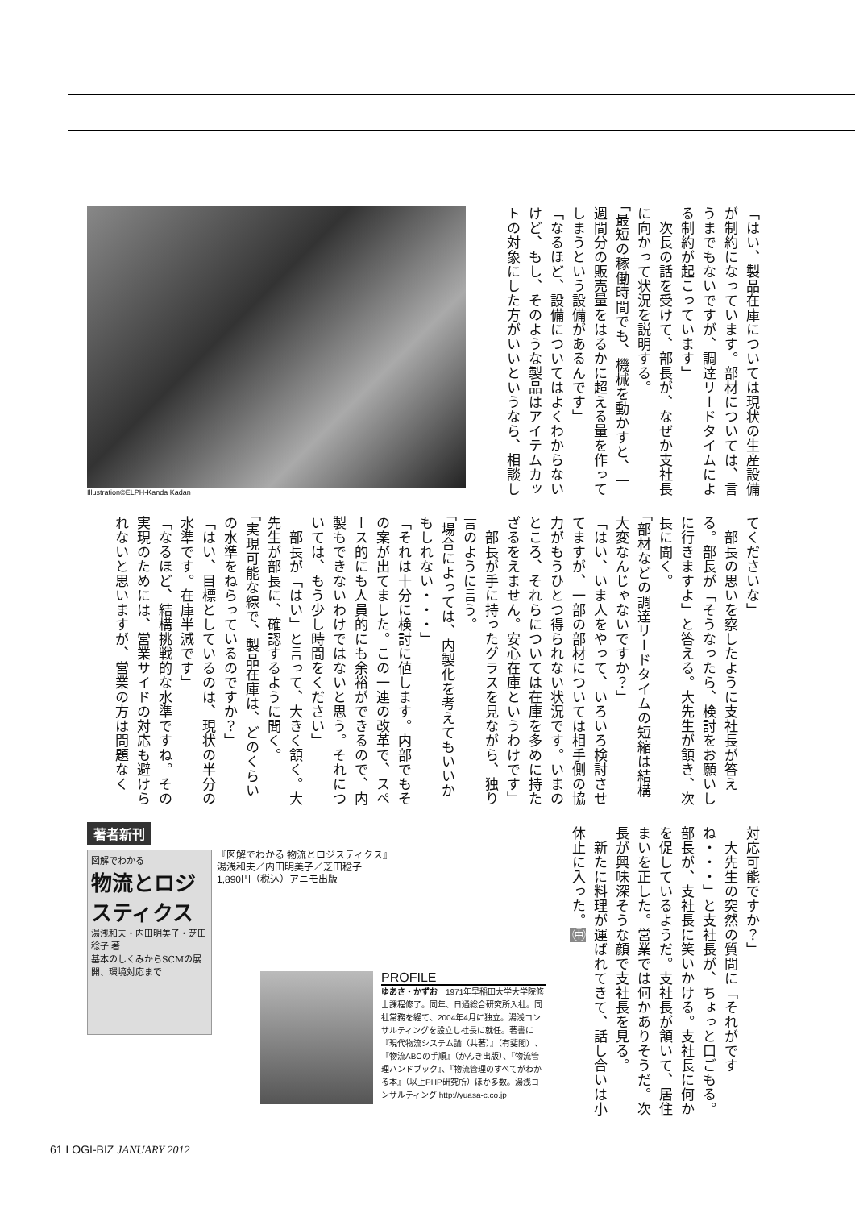「はい、製品在庫については現状の生産設備が制約になっています。部材については、言うまでもないですが、調達リードタイムによる制約が起こっています」
　次長の話を受けて、部長が、なぜか支社長に向かって状況を説明する。
「最短の稼働時間でも、機械を動かすと、一週間分の販売量をはるかに超える量を作ってしまうという設備があるんです」
「なるほど、設備についてはよくわからないけど、もし、そのような製品はアイテムカットの対象にした方がいいというなら、相談し
Illustration©ELPH-Kanda Kadan
てくださいな」
　部長の思いを察したように支社長が答える。部長が「そうなったら、検討をお願いしに行きますよ」と答える。大先生が頷き、次長に聞く。
「部材などの調達リードタイムの短縮は結構大変なんじゃないですか？」
「はい、いま人をやって、いろいろ検討させてますが、一部の部材については相手側の協力がもうひとつ得られない状況です。いまのところ、それらについては在庫を多めに持たざるをえません。安心在庫というわけです」
　部長が手に持ったグラスを見ながら、独り言のように言う。
「場合によっては、内製化を考えてもいいかもしれない・・・」
「それは十分に検討に値します。内部でもその案が出てました。この一連の改革で、スペース的にも人員的にも余裕ができるので、内製もできないわけではないと思う。それについては、もう少し時間をください」
　部長が「はい」と言って、大きく頷く。大先生が部長に、確認するように聞く。
「実現可能な線で、製品在庫は、どのくらいの水準をねらっているのですか？」
「はい、目標としているのは、現状の半分の水準です。在庫半減です」
「なるほど、結構挑戦的な水準ですね。その実現のためには、営業サイドの対応も避けられないと思いますが、営業の方は問題なく
対応可能ですか？」
　大先生の突然の質問に「それがですね・・・」と支社長が、ちょっと口ごもる。部長が、支社長に笑いかける。支社長に何かを促しているようだ。支社長が頷いて、居住まいを正した。営業では何かありそうだ。次長が興味深そうな顔で支社長を見る。
　新たに料理が運ばれてきて、話し合いは小休止に入った。㊥
著者新刊
図解でわかる
物流とロジスティクス
湯浅和夫・内田明美子・芝田稔子 著
基本のしくみからSCMの展開、環境対応まで
『図解でわかる 物流とロジスティクス』
湯浅和夫／内田明美子／芝田稔子
1,890円（税込）アニモ出版
PROFILE
ゆあさ・かずお　1971年早稲田大学大学院修士課程修了。同年、日通総合研究所入社。同社常務を経て、2004年4月に独立。湯浅コンサルティングを設立し社長に就任。著書に『現代物流システム論（共著）』（有斐閣）、『物流ABCの手順』（かんき出版）、『物流管理ハンドブック』、『物流管理のすべてがわかる本』（以上PHP研究所）ほか多数。湯浅コンサルティング http://yuasa-c.co.jp
61 LOGI-BIZ JANUARY 2012